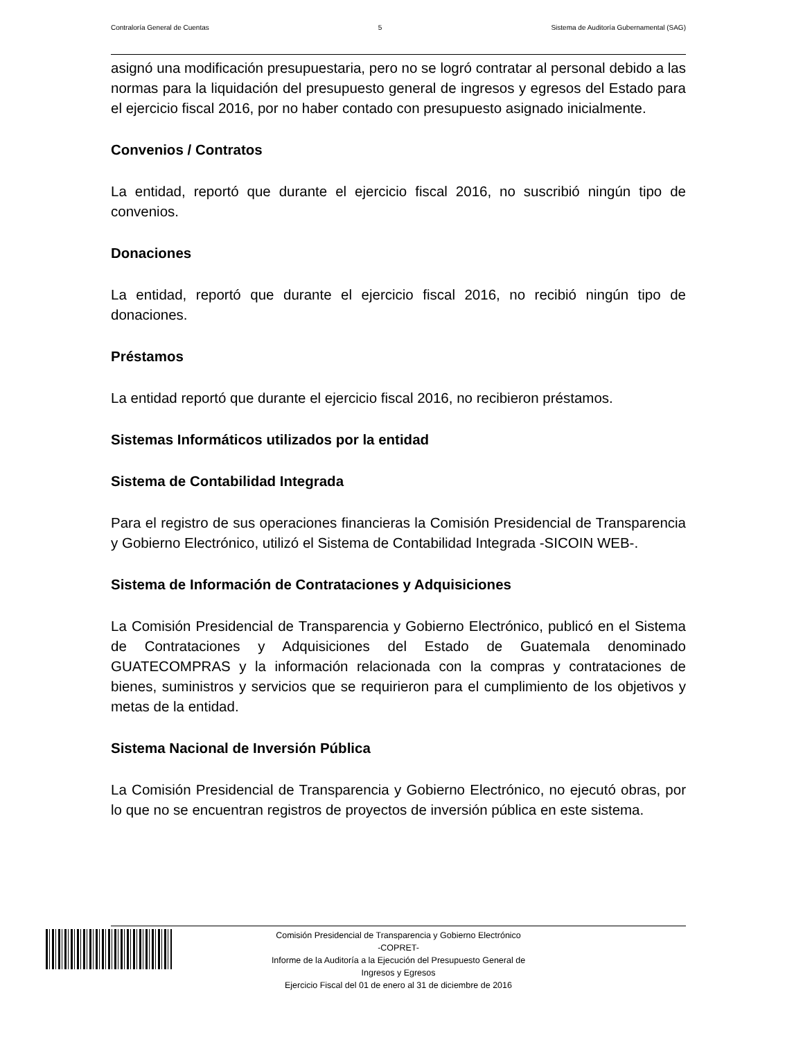Contraloría General de Cuentas 5 Sistema de Auditoría Gubernamental (SAG)
asignó una modificación presupuestaria, pero no se logró contratar al personal debido a las normas para la liquidación del presupuesto general de ingresos y egresos del Estado para el ejercicio fiscal 2016, por no haber contado con presupuesto asignado inicialmente.
Convenios / Contratos
La entidad, reportó que durante el ejercicio fiscal 2016, no suscribió ningún tipo de convenios.
Donaciones
La entidad, reportó que durante el ejercicio fiscal 2016, no recibió ningún tipo de donaciones.
Préstamos
La entidad reportó que durante el ejercicio fiscal 2016, no recibieron préstamos.
Sistemas Informáticos utilizados por la entidad
Sistema de Contabilidad Integrada
Para el registro de sus operaciones financieras la Comisión Presidencial de Transparencia y Gobierno Electrónico, utilizó el Sistema de Contabilidad Integrada -SICOIN WEB-.
Sistema de Información de Contrataciones y Adquisiciones
La Comisión Presidencial de Transparencia y Gobierno Electrónico, publicó en el Sistema de Contrataciones y Adquisiciones del Estado de Guatemala denominado GUATECOMPRAS y la información relacionada con la compras y contrataciones de bienes, suministros y servicios que se requirieron para el cumplimiento de los objetivos y metas de la entidad.
Sistema Nacional de Inversión Pública
La Comisión Presidencial de Transparencia y Gobierno Electrónico, no ejecutó obras, por lo que no se encuentran registros de proyectos de inversión pública en este sistema.
Comisión Presidencial de Transparencia y Gobierno Electrónico
-COPRET-
Informe de la Auditoría a la Ejecución del Presupuesto General de
Ingresos y Egresos
Ejercicio Fiscal del 01 de enero al 31 de diciembre de 2016